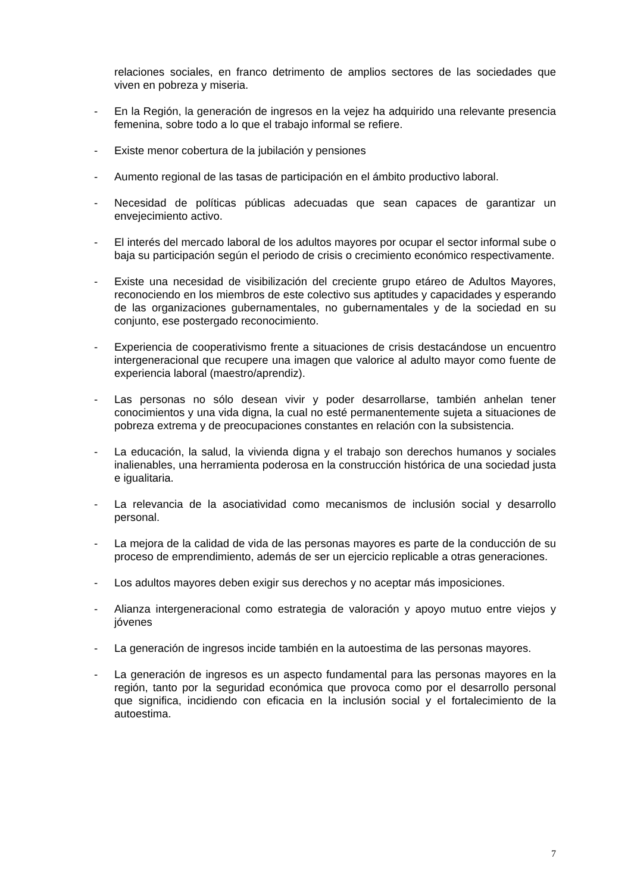relaciones sociales, en franco detrimento de amplios sectores de las sociedades que viven en pobreza y miseria.
- En la Región, la generación de ingresos en la vejez ha adquirido una relevante presencia femenina, sobre todo a lo que el trabajo informal se refiere.
- Existe menor cobertura de la jubilación y pensiones
- Aumento regional de las tasas de participación en el ámbito productivo laboral.
- Necesidad de políticas públicas adecuadas que sean capaces de garantizar un envejecimiento activo.
- El interés del mercado laboral de los adultos mayores por ocupar el sector informal sube o baja su participación según el periodo de crisis o crecimiento económico respectivamente.
- Existe una necesidad de visibilización del creciente grupo etáreo de Adultos Mayores, reconociendo en los miembros de este colectivo sus aptitudes y capacidades y esperando de las organizaciones gubernamentales, no gubernamentales y de la sociedad en su conjunto, ese postergado reconocimiento.
- Experiencia de cooperativismo frente a situaciones de crisis destacándose un encuentro intergeneracional que recupere una imagen que valorice al adulto mayor como fuente de experiencia laboral (maestro/aprendiz).
- Las personas no sólo desean vivir y poder desarrollarse, también anhelan tener conocimientos y una vida digna, la cual no esté permanentemente sujeta a situaciones de pobreza extrema y de preocupaciones constantes en relación con la subsistencia.
- La educación, la salud, la vivienda digna y el trabajo son derechos humanos y sociales inalienables, una herramienta poderosa en la construcción histórica de una sociedad justa e igualitaria.
- La relevancia de la asociatividad como mecanismos de inclusión social y desarrollo personal.
- La mejora de la calidad de vida de las personas mayores es parte de la conducción de su proceso de emprendimiento, además de ser un ejercicio replicable a otras generaciones.
- Los adultos mayores deben exigir sus derechos y no aceptar más imposiciones.
- Alianza intergeneracional como estrategia de valoración y apoyo mutuo entre viejos y jóvenes
- La generación de ingresos incide también en la autoestima de las personas mayores.
- La generación de ingresos es un aspecto fundamental para las personas mayores en la región, tanto por la seguridad económica que provoca como por el desarrollo personal que significa, incidiendo con eficacia en la inclusión social y el fortalecimiento de la autoestima.
7